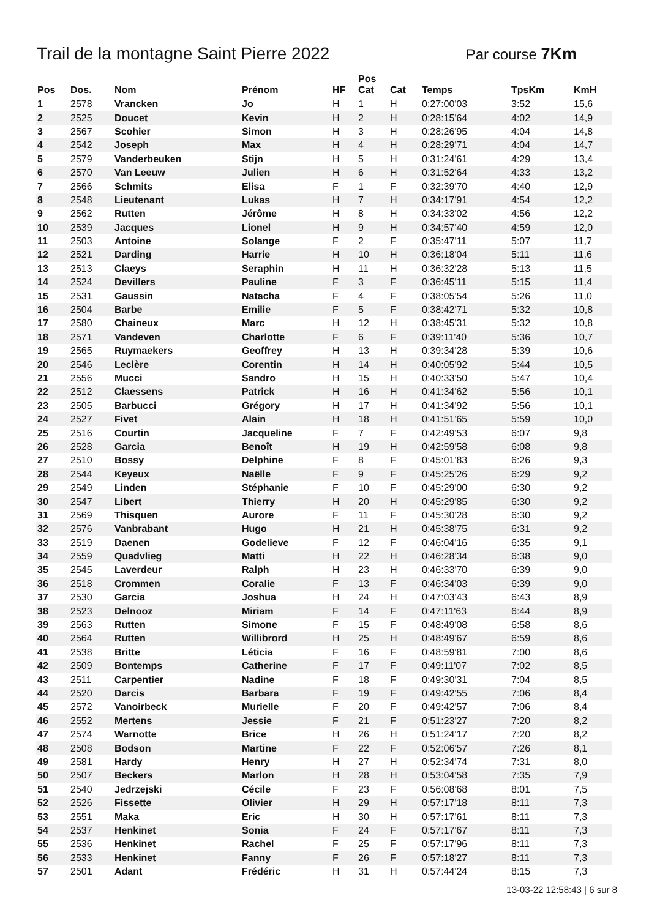Trail de la montagne Saint Pierre 2022
Par course 7Km
| Pos | Dos. | Nom | Prénom | HF | Pos Cat | Cat | Temps | TpsKm | KmH |
| --- | --- | --- | --- | --- | --- | --- | --- | --- | --- |
| 1 | 2578 | Vrancken | Jo | H | 1 | H | 0:27:00'03 | 3:52 | 15,6 |
| 2 | 2525 | Doucet | Kevin | H | 2 | H | 0:28:15'64 | 4:02 | 14,9 |
| 3 | 2567 | Scohier | Simon | H | 3 | H | 0:28:26'95 | 4:04 | 14,8 |
| 4 | 2542 | Joseph | Max | H | 4 | H | 0:28:29'71 | 4:04 | 14,7 |
| 5 | 2579 | Vanderbeuken | Stijn | H | 5 | H | 0:31:24'61 | 4:29 | 13,4 |
| 6 | 2570 | Van Leeuw | Julien | H | 6 | H | 0:31:52'64 | 4:33 | 13,2 |
| 7 | 2566 | Schmits | Elisa | F | 1 | F | 0:32:39'70 | 4:40 | 12,9 |
| 8 | 2548 | Lieutenant | Lukas | H | 7 | H | 0:34:17'91 | 4:54 | 12,2 |
| 9 | 2562 | Rutten | Jérôme | H | 8 | H | 0:34:33'02 | 4:56 | 12,2 |
| 10 | 2539 | Jacques | Lionel | H | 9 | H | 0:34:57'40 | 4:59 | 12,0 |
| 11 | 2503 | Antoine | Solange | F | 2 | F | 0:35:47'11 | 5:07 | 11,7 |
| 12 | 2521 | Darding | Harrie | H | 10 | H | 0:36:18'04 | 5:11 | 11,6 |
| 13 | 2513 | Claeys | Seraphin | H | 11 | H | 0:36:32'28 | 5:13 | 11,5 |
| 14 | 2524 | Devillers | Pauline | F | 3 | F | 0:36:45'11 | 5:15 | 11,4 |
| 15 | 2531 | Gaussin | Natacha | F | 4 | F | 0:38:05'54 | 5:26 | 11,0 |
| 16 | 2504 | Barbe | Emilie | F | 5 | F | 0:38:42'71 | 5:32 | 10,8 |
| 17 | 2580 | Chaineux | Marc | H | 12 | H | 0:38:45'31 | 5:32 | 10,8 |
| 18 | 2571 | Vandeven | Charlotte | F | 6 | F | 0:39:11'40 | 5:36 | 10,7 |
| 19 | 2565 | Ruymaekers | Geoffrey | H | 13 | H | 0:39:34'28 | 5:39 | 10,6 |
| 20 | 2546 | Leclère | Corentin | H | 14 | H | 0:40:05'92 | 5:44 | 10,5 |
| 21 | 2556 | Mucci | Sandro | H | 15 | H | 0:40:33'50 | 5:47 | 10,4 |
| 22 | 2512 | Claessens | Patrick | H | 16 | H | 0:41:34'62 | 5:56 | 10,1 |
| 23 | 2505 | Barbucci | Grégory | H | 17 | H | 0:41:34'92 | 5:56 | 10,1 |
| 24 | 2527 | Fivet | Alain | H | 18 | H | 0:41:51'65 | 5:59 | 10,0 |
| 25 | 2516 | Courtin | Jacqueline | F | 7 | F | 0:42:49'53 | 6:07 | 9,8 |
| 26 | 2528 | Garcia | Benoît | H | 19 | H | 0:42:59'58 | 6:08 | 9,8 |
| 27 | 2510 | Bossy | Delphine | F | 8 | F | 0:45:01'83 | 6:26 | 9,3 |
| 28 | 2544 | Keyeux | Naëlle | F | 9 | F | 0:45:25'26 | 6:29 | 9,2 |
| 29 | 2549 | Linden | Stéphanie | F | 10 | F | 0:45:29'00 | 6:30 | 9,2 |
| 30 | 2547 | Libert | Thierry | H | 20 | H | 0:45:29'85 | 6:30 | 9,2 |
| 31 | 2569 | Thisquen | Aurore | F | 11 | F | 0:45:30'28 | 6:30 | 9,2 |
| 32 | 2576 | Vanbrabant | Hugo | H | 21 | H | 0:45:38'75 | 6:31 | 9,2 |
| 33 | 2519 | Daenen | Godelieve | F | 12 | F | 0:46:04'16 | 6:35 | 9,1 |
| 34 | 2559 | Quadvlieg | Matti | H | 22 | H | 0:46:28'34 | 6:38 | 9,0 |
| 35 | 2545 | Laverdeur | Ralph | H | 23 | H | 0:46:33'70 | 6:39 | 9,0 |
| 36 | 2518 | Crommen | Coralie | F | 13 | F | 0:46:34'03 | 6:39 | 9,0 |
| 37 | 2530 | Garcia | Joshua | H | 24 | H | 0:47:03'43 | 6:43 | 8,9 |
| 38 | 2523 | Delnooz | Miriam | F | 14 | F | 0:47:11'63 | 6:44 | 8,9 |
| 39 | 2563 | Rutten | Simone | F | 15 | F | 0:48:49'08 | 6:58 | 8,6 |
| 40 | 2564 | Rutten | Willibrord | H | 25 | H | 0:48:49'67 | 6:59 | 8,6 |
| 41 | 2538 | Britte | Léticia | F | 16 | F | 0:48:59'81 | 7:00 | 8,6 |
| 42 | 2509 | Bontemps | Catherine | F | 17 | F | 0:49:11'07 | 7:02 | 8,5 |
| 43 | 2511 | Carpentier | Nadine | F | 18 | F | 0:49:30'31 | 7:04 | 8,5 |
| 44 | 2520 | Darcis | Barbara | F | 19 | F | 0:49:42'55 | 7:06 | 8,4 |
| 45 | 2572 | Vanoirbeck | Murielle | F | 20 | F | 0:49:42'57 | 7:06 | 8,4 |
| 46 | 2552 | Mertens | Jessie | F | 21 | F | 0:51:23'27 | 7:20 | 8,2 |
| 47 | 2574 | Warnotte | Brice | H | 26 | H | 0:51:24'17 | 7:20 | 8,2 |
| 48 | 2508 | Bodson | Martine | F | 22 | F | 0:52:06'57 | 7:26 | 8,1 |
| 49 | 2581 | Hardy | Henry | H | 27 | H | 0:52:34'74 | 7:31 | 8,0 |
| 50 | 2507 | Beckers | Marlon | H | 28 | H | 0:53:04'58 | 7:35 | 7,9 |
| 51 | 2540 | Jedrzejski | Cécile | F | 23 | F | 0:56:08'68 | 8:01 | 7,5 |
| 52 | 2526 | Fissette | Olivier | H | 29 | H | 0:57:17'18 | 8:11 | 7,3 |
| 53 | 2551 | Maka | Eric | H | 30 | H | 0:57:17'61 | 8:11 | 7,3 |
| 54 | 2537 | Henkinet | Sonia | F | 24 | F | 0:57:17'67 | 8:11 | 7,3 |
| 55 | 2536 | Henkinet | Rachel | F | 25 | F | 0:57:17'96 | 8:11 | 7,3 |
| 56 | 2533 | Henkinet | Fanny | F | 26 | F | 0:57:18'27 | 8:11 | 7,3 |
| 57 | 2501 | Adant | Frédéric | H | 31 | H | 0:57:44'24 | 8:15 | 7,3 |
13-03-22 12:58:43 | 6 sur 8